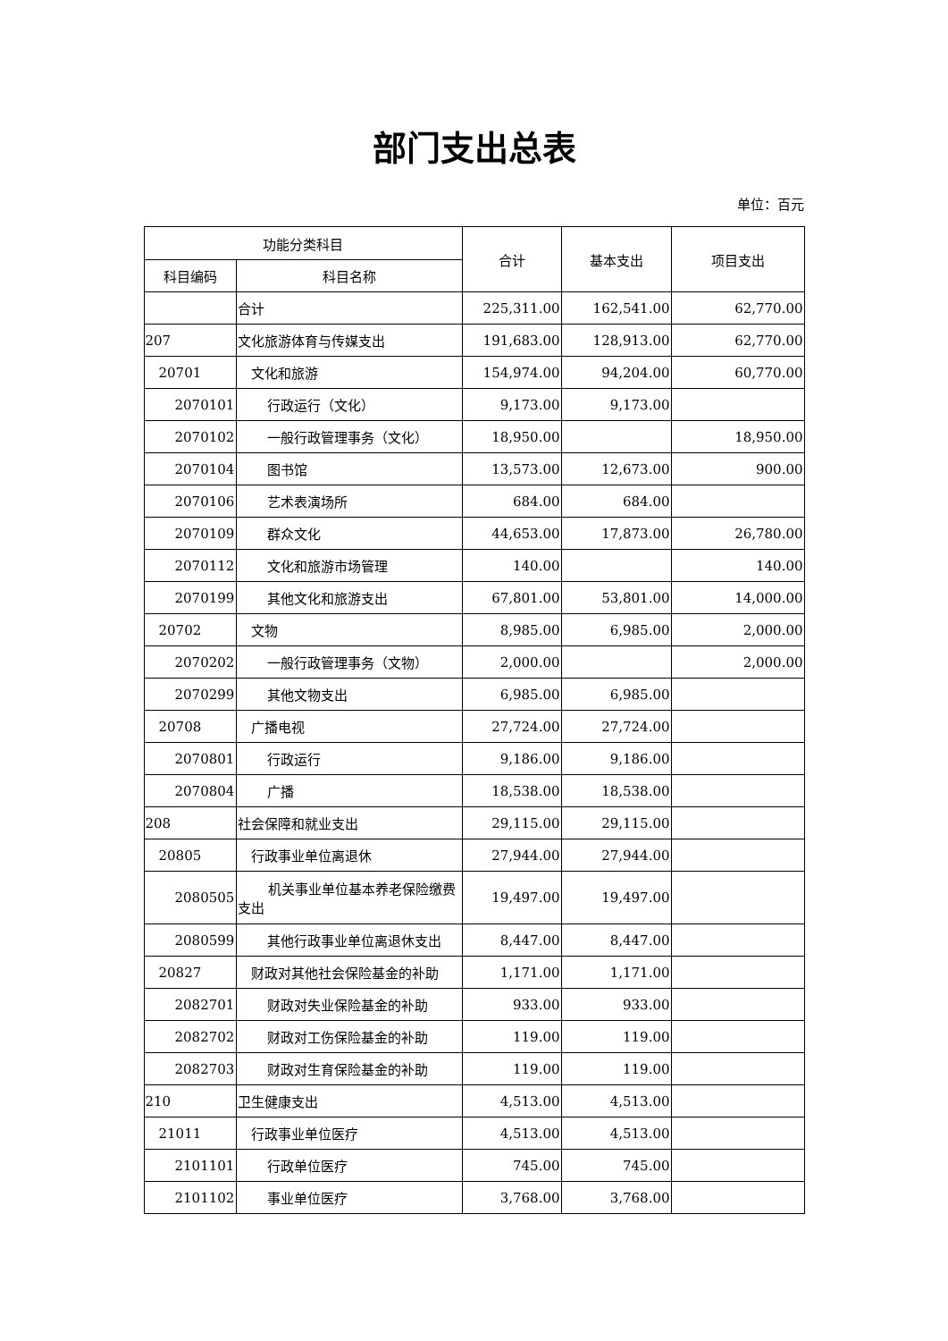部门支出总表
单位：百元
| 功能分类科目 | | 合计 | 基本支出 | 项目支出 |
| --- | --- | --- | --- | --- |
| 科目编码 | 科目名称 | | | |
| | 合计 | 225,311.00 | 162,541.00 | 62,770.00 |
| 207 | 文化旅游体育与传媒支出 | 191,683.00 | 128,913.00 | 62,770.00 |
| 20701 | 文化和旅游 | 154,974.00 | 94,204.00 | 60,770.00 |
| 2070101 | 行政运行（文化） | 9,173.00 | 9,173.00 | |
| 2070102 | 一般行政管理事务（文化） | 18,950.00 | | 18,950.00 |
| 2070104 | 图书馆 | 13,573.00 | 12,673.00 | 900.00 |
| 2070106 | 艺术表演场所 | 684.00 | 684.00 | |
| 2070109 | 群众文化 | 44,653.00 | 17,873.00 | 26,780.00 |
| 2070112 | 文化和旅游市场管理 | 140.00 | | 140.00 |
| 2070199 | 其他文化和旅游支出 | 67,801.00 | 53,801.00 | 14,000.00 |
| 20702 | 文物 | 8,985.00 | 6,985.00 | 2,000.00 |
| 2070202 | 一般行政管理事务（文物） | 2,000.00 | | 2,000.00 |
| 2070299 | 其他文物支出 | 6,985.00 | 6,985.00 | |
| 20708 | 广播电视 | 27,724.00 | 27,724.00 | |
| 2070801 | 行政运行 | 9,186.00 | 9,186.00 | |
| 2070804 | 广播 | 18,538.00 | 18,538.00 | |
| 208 | 社会保障和就业支出 | 29,115.00 | 29,115.00 | |
| 20805 | 行政事业单位离退休 | 27,944.00 | 27,944.00 | |
| 2080505 | 机关事业单位基本养老保险缴费支出 | 19,497.00 | 19,497.00 | |
| 2080599 | 其他行政事业单位离退休支出 | 8,447.00 | 8,447.00 | |
| 20827 | 财政对其他社会保险基金的补助 | 1,171.00 | 1,171.00 | |
| 2082701 | 财政对失业保险基金的补助 | 933.00 | 933.00 | |
| 2082702 | 财政对工伤保险基金的补助 | 119.00 | 119.00 | |
| 2082703 | 财政对生育保险基金的补助 | 119.00 | 119.00 | |
| 210 | 卫生健康支出 | 4,513.00 | 4,513.00 | |
| 21011 | 行政事业单位医疗 | 4,513.00 | 4,513.00 | |
| 2101101 | 行政单位医疗 | 745.00 | 745.00 | |
| 2101102 | 事业单位医疗 | 3,768.00 | 3,768.00 | |